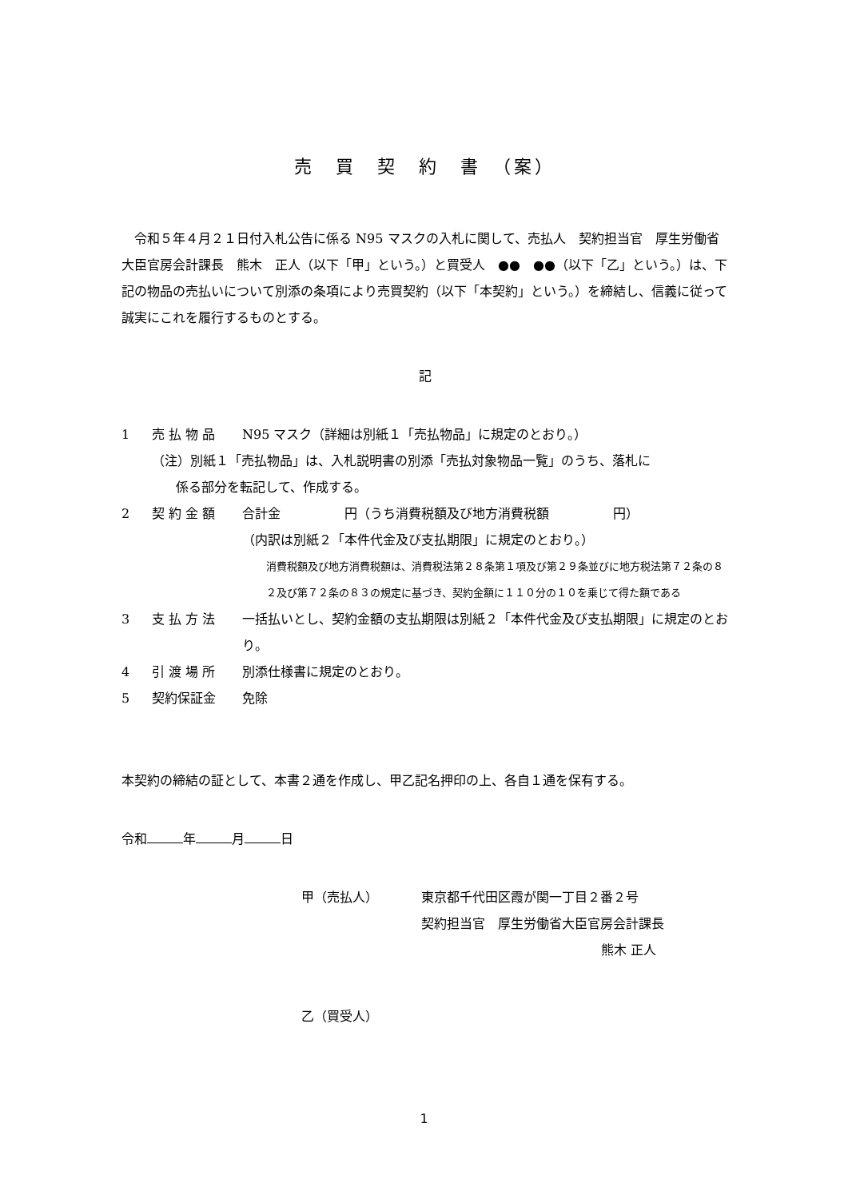売　買　契　約　書　（案）
　令和５年４月２１日付入札公告に係る N95 マスクの入札に関して、売払人　契約担当官　厚生労働省大臣官房会計課長　熊木　正人（以下「甲」という。）と買受人　●●　●●（以下「乙」という。）は、下記の物品の売払いについて別添の条項により売買契約（以下「本契約」という。）を締結し、信義に従って誠実にこれを履行するものとする。
記
1 売 払 物 品 N95 マスク（詳細は別紙１「売払物品」に規定のとおり。）
（注）別紙１「売払物品」は、入札説明書の別添「売払対象物品一覧」のうち、落札に
係る部分を転記して、作成する。
2 契 約 金 額 合計金　　　　　円（うち消費税額及び地方消費税額　　　　　円）
（内訳は別紙２「本件代金及び支払期限」に規定のとおり。）
消費税額及び地方消費税額は、消費税法第２８条第１項及び第２９条並びに地方税法第７２条の８２及び第７２条の８３の規定に基づき、契約金額に１１０分の１０を乗じて得た額である
3 支 払 方 法 一括払いとし、契約金額の支払期限は別紙２「本件代金及び支払期限」に規定のとおり。
4 引 渡 場 所 別添仕様書に規定のとおり。
5 契約保証金 免除
本契約の締結の証として、本書２通を作成し、甲乙記名押印の上、各自１通を保有する。
令和 年 月 日
甲（売払人） 東京都千代田区霞が関一丁目２番２号
契約担当官　厚生労働省大臣官房会計課長
熊木 正人
乙（買受人）
1